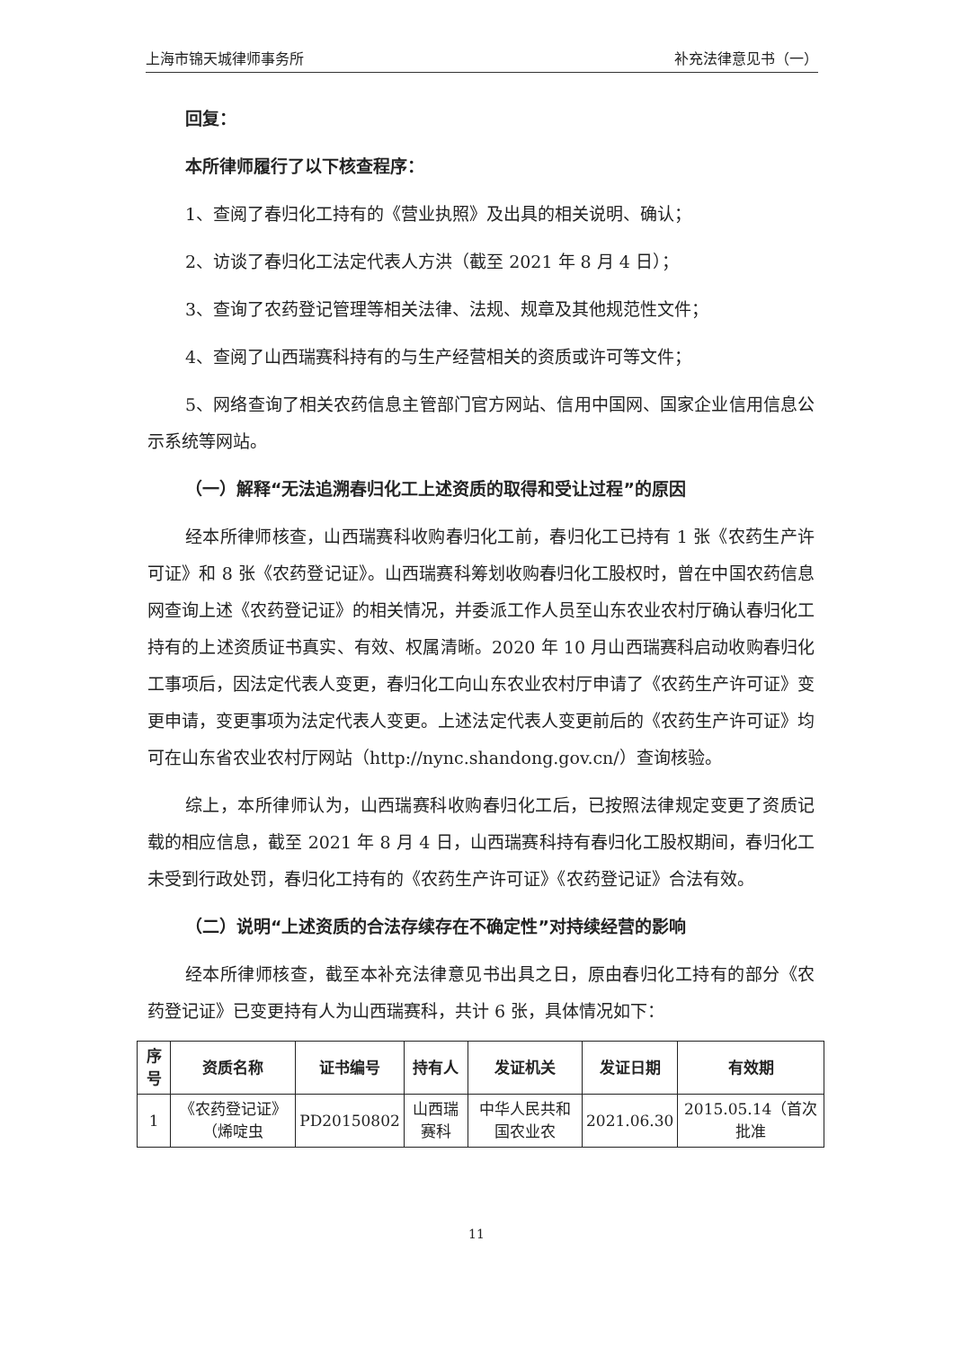上海市锦天城律师事务所 补充法律意见书（一）
回复：
本所律师履行了以下核查程序：
1、查阅了春归化工持有的《营业执照》及出具的相关说明、确认；
2、访谈了春归化工法定代表人方洪（截至 2021 年 8 月 4 日）；
3、查询了农药登记管理等相关法律、法规、规章及其他规范性文件；
4、查阅了山西瑞赛科持有的与生产经营相关的资质或许可等文件；
5、网络查询了相关农药信息主管部门官方网站、信用中国网、国家企业信用信息公示系统等网站。
（一）解释“无法追溯春归化工上述资质的取得和受让过程”的原因
经本所律师核查，山西瑞赛科收购春归化工前，春归化工已持有 1 张《农药生产许可证》和 8 张《农药登记证》。山西瑞赛科筹划收购春归化工股权时，曾在中国农药信息网查询上述《农药登记证》的相关情况，并委派工作人员至山东农业农村厅确认春归化工持有的上述资质证书真实、有效、权属清晰。2020 年 10 月山西瑞赛科启动收购春归化工事项后，因法定代表人变更，春归化工向山东农业农村厅申请了《农药生产许可证》变更申请，变更事项为法定代表人变更。上述法定代表人变更前后的《农药生产许可证》均可在山东省农业农村厅网站（http://nync.shandong.gov.cn/）查询核验。
综上，本所律师认为，山西瑞赛科收购春归化工后，已按照法律规定变更了资质记载的相应信息，截至 2021 年 8 月 4 日，山西瑞赛科持有春归化工股权期间，春归化工未受到行政处罚，春归化工持有的《农药生产许可证》《农药登记证》合法有效。
（二）说明“上述资质的合法存续存在不确定性”对持续经营的影响
经本所律师核查，截至本补充法律意见书出具之日，原由春归化工持有的部分《农药登记证》已变更持有人为山西瑞赛科，共计 6 张，具体情况如下：
| 序号 | 资质名称 | 证书编号 | 持有人 | 发证机关 | 发证日期 | 有效期 |
| --- | --- | --- | --- | --- | --- | --- |
| 1 | 《农药登记证》（烯啶虫 | PD20150802 | 山西瑞赛科 | 中华人民共和国农业农 | 2021.06.30 | 2015.05.14（首次批准 |
11